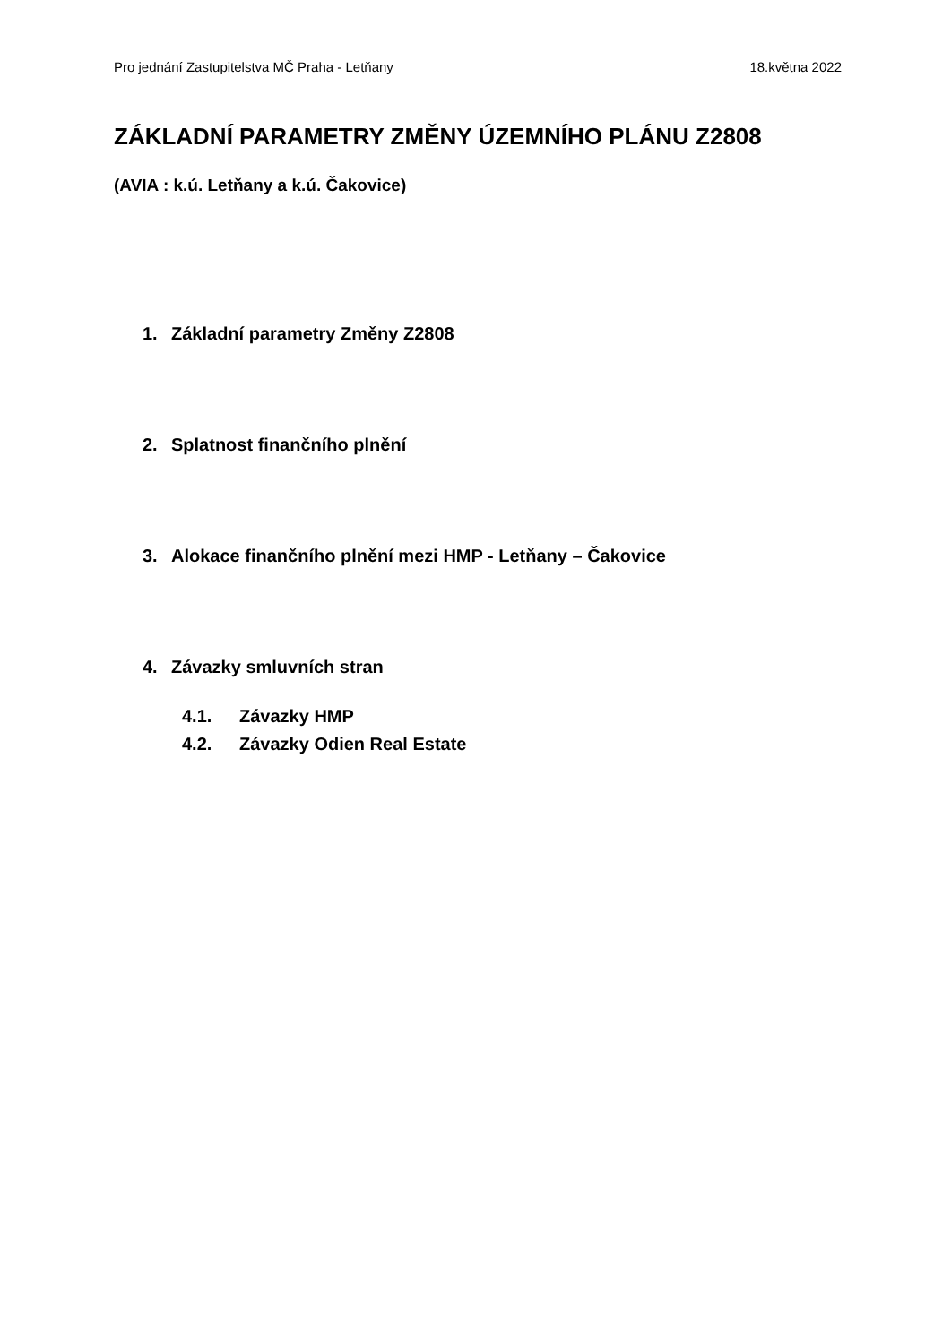Pro jednání Zastupitelstva MČ Praha - Letňany 18.května 2022
ZÁKLADNÍ PARAMETRY ZMĚNY ÚZEMNÍHO PLÁNU Z2808
(AVIA : k.ú. Letňany a k.ú. Čakovice)
1. Základní parametry Změny Z2808
2. Splatnost finančního plnění
3. Alokace finančního plnění mezi HMP - Letňany – Čakovice
4. Závazky smluvních stran
4.1. Závazky HMP
4.2. Závazky Odien Real Estate